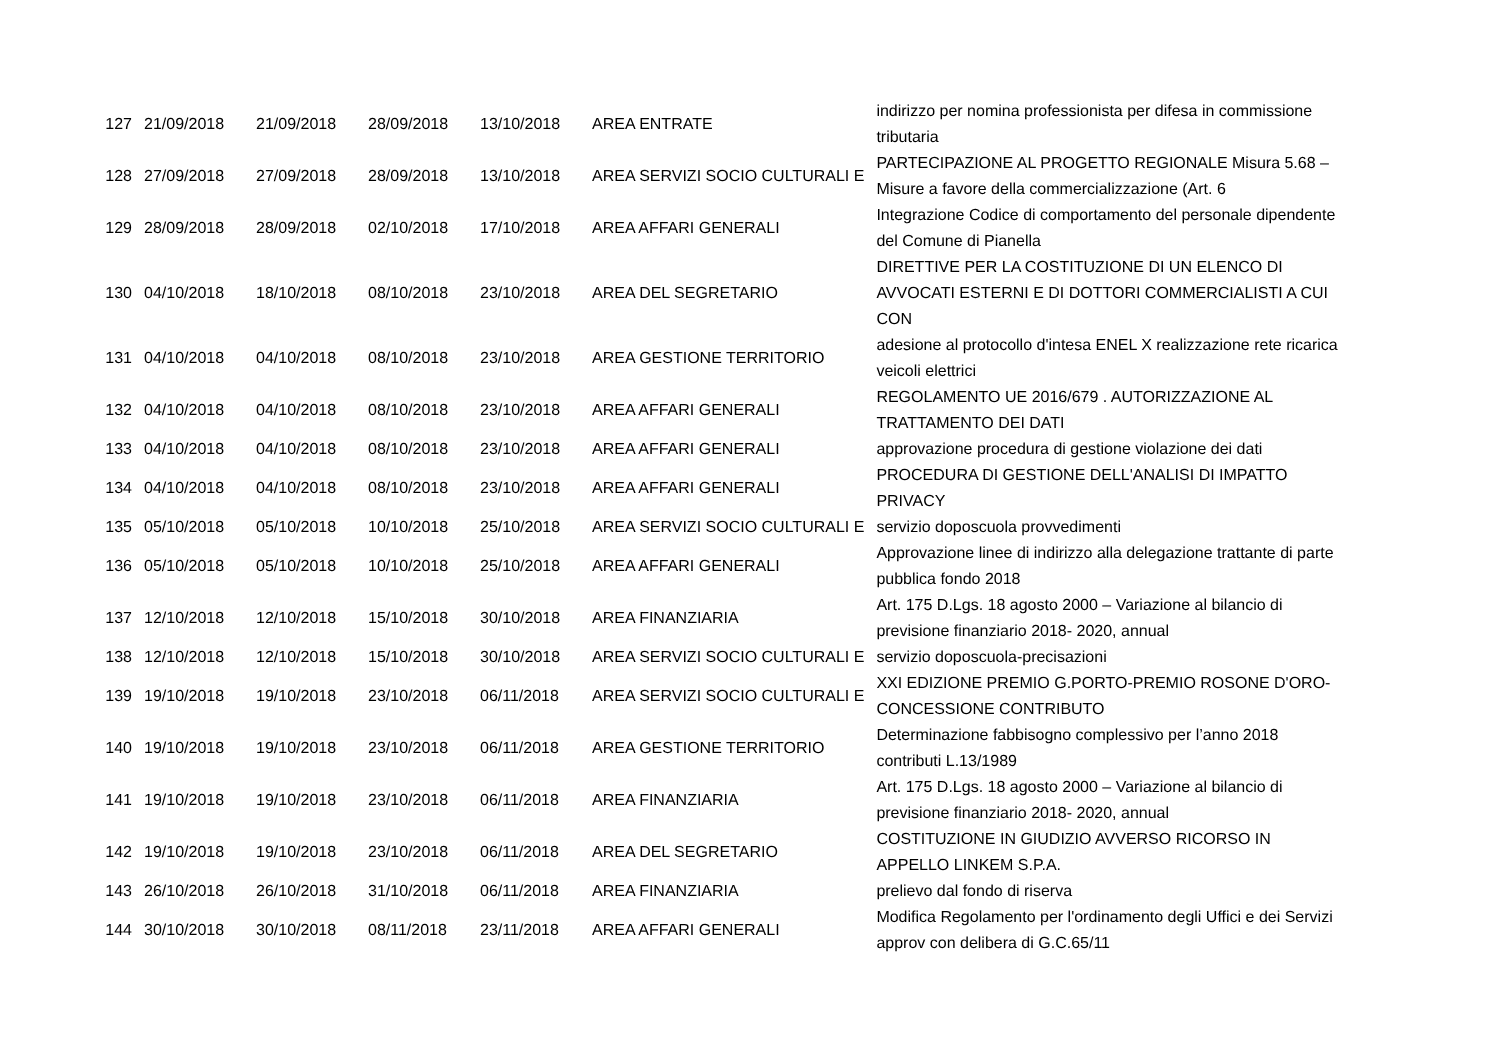| 127 | 21/09/2018 | 21/09/2018 | 28/09/2018 | 13/10/2018 | AREA ENTRATE | indirizzo per nomina professionista per difesa in commissione tributaria |
| 128 | 27/09/2018 | 27/09/2018 | 28/09/2018 | 13/10/2018 | AREA SERVIZI SOCIO CULTURALI E | PARTECIPAZIONE AL PROGETTO REGIONALE Misura 5.68 – Misure a favore della commercializzazione (Art. 6 |
| 129 | 28/09/2018 | 28/09/2018 | 02/10/2018 | 17/10/2018 | AREA AFFARI GENERALI | Integrazione Codice di comportamento del personale dipendente del Comune di Pianella |
| 130 | 04/10/2018 | 18/10/2018 | 08/10/2018 | 23/10/2018 | AREA DEL SEGRETARIO | DIRETTIVE PER LA COSTITUZIONE DI UN ELENCO DI AVVOCATI ESTERNI E DI DOTTORI COMMERCIALISTI A CUI CON |
| 131 | 04/10/2018 | 04/10/2018 | 08/10/2018 | 23/10/2018 | AREA GESTIONE TERRITORIO | adesione al protocollo d'intesa ENEL X realizzazione rete ricarica veicoli elettrici |
| 132 | 04/10/2018 | 04/10/2018 | 08/10/2018 | 23/10/2018 | AREA AFFARI GENERALI | REGOLAMENTO UE 2016/679 . AUTORIZZAZIONE AL TRATTAMENTO DEI DATI |
| 133 | 04/10/2018 | 04/10/2018 | 08/10/2018 | 23/10/2018 | AREA AFFARI GENERALI | approvazione procedura di gestione violazione dei dati |
| 134 | 04/10/2018 | 04/10/2018 | 08/10/2018 | 23/10/2018 | AREA AFFARI GENERALI | PROCEDURA DI GESTIONE DELL'ANALISI DI IMPATTO PRIVACY |
| 135 | 05/10/2018 | 05/10/2018 | 10/10/2018 | 25/10/2018 | AREA SERVIZI SOCIO CULTURALI E | servizio doposcuola provvedimenti |
| 136 | 05/10/2018 | 05/10/2018 | 10/10/2018 | 25/10/2018 | AREA AFFARI GENERALI | Approvazione linee di indirizzo alla delegazione trattante di parte pubblica fondo 2018 |
| 137 | 12/10/2018 | 12/10/2018 | 15/10/2018 | 30/10/2018 | AREA FINANZIARIA | Art. 175 D.Lgs. 18 agosto 2000 – Variazione al bilancio di previsione finanziario 2018- 2020, annual |
| 138 | 12/10/2018 | 12/10/2018 | 15/10/2018 | 30/10/2018 | AREA SERVIZI SOCIO CULTURALI E | servizio doposcuola-precisazioni |
| 139 | 19/10/2018 | 19/10/2018 | 23/10/2018 | 06/11/2018 | AREA SERVIZI SOCIO CULTURALI E | XXI EDIZIONE PREMIO G.PORTO-PREMIO ROSONE D'ORO-CONCESSIONE CONTRIBUTO |
| 140 | 19/10/2018 | 19/10/2018 | 23/10/2018 | 06/11/2018 | AREA GESTIONE TERRITORIO | Determinazione fabbisogno complessivo per l’anno 2018 contributi L.13/1989 |
| 141 | 19/10/2018 | 19/10/2018 | 23/10/2018 | 06/11/2018 | AREA FINANZIARIA | Art. 175 D.Lgs. 18 agosto 2000 – Variazione al bilancio di previsione finanziario 2018- 2020, annual |
| 142 | 19/10/2018 | 19/10/2018 | 23/10/2018 | 06/11/2018 | AREA DEL SEGRETARIO | COSTITUZIONE IN GIUDIZIO AVVERSO RICORSO IN APPELLO LINKEM S.P.A. |
| 143 | 26/10/2018 | 26/10/2018 | 31/10/2018 | 06/11/2018 | AREA FINANZIARIA | prelievo dal fondo di riserva |
| 144 | 30/10/2018 | 30/10/2018 | 08/11/2018 | 23/11/2018 | AREA AFFARI GENERALI | Modifica Regolamento per l'ordinamento degli Uffici e dei Servizi approv con delibera di G.C.65/11 |